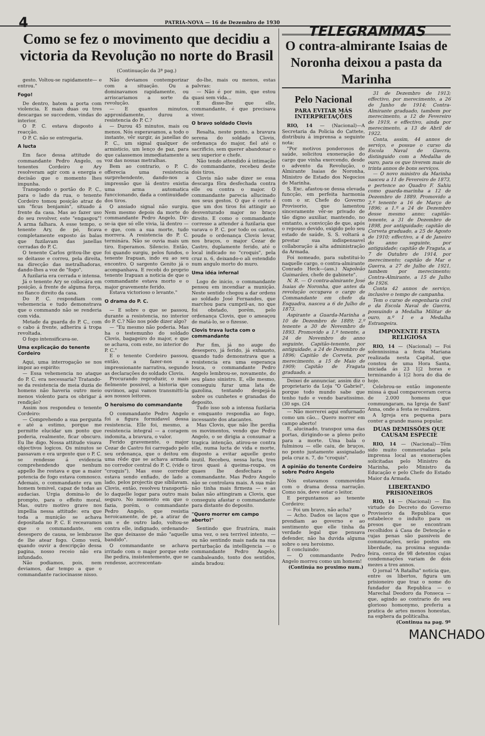4 PATRIA-NOVA — 16 de Dezembro de 1930
Como se fez o movimento que decidiu a victoria da Revolução no norte do Brasil
(Continuação da 3ª pag.)
gesto. Voltou-se rapidamente— e entrou."
Fogo!
De dentro, batem a porta com violencia. E mais duas ou tres descargas se succedem, vindas do interior.
O P. C. estava disposto á reacção.
O P. C. não se entregaria.
A lucta
Em face dessa attitude do commandante Pedro Angelo, os tenentes Cordeiro e Ary resolveram agir com a energia e decisão que o momento lhes impunha.
Transpondo o portão do P. C., para o lado da rua, o tenente Cordeiro tomou posição atraz de um "ficus benjamin", situado á frente da casa. Mas ao fazer uso do seu revolver, este "engasgou"! A arma falhara. A esse tempo, o tenente Ary, de pé, ficava completamente exposto ás balas que fuzilavam das janellas cerradas do P. C.
O tenente Carlos gritou-lhe que se deitasse e correu, pela direita, na direcção das metralhadoras, dando-lhes a voz de "fogo".
A fuzilaria era cerrada e intensa.
Já o tenente Ary se collocára em posição, á frente de alguma força, no flanco direito da casa.
Do P. C. respondiam com vehemencia e tudo demonstrava que o commando não se renderia com vida.
Metade da guarda do P. C., com o cabo á frente, adherira á tropa revoltada.
O fogo intensificava-se.
Uma explicação do tenente Cordeiro
Aqui, uma interrogação se nos impoz ao espirito:
— Essa vehemencia no ataque do P. C. era necessaria? Tratando-se da resistencia de meia duzia de homens não haveria outro meio menos violento para os obrigar á rendição?
Assim nos respondeu o tenente Cordeiro:
— Comprehendo a sua pergunta e até a estimo, porque me permitte elucidar um ponto que poderia, realmente, ficar obscuro. Eu lhe digo. Nossa attitude visava objectivos logicos. Os minutos se passavam e era urgente que o P. C. se rendesse á evidencia comprehendendo que nenhum appello lhe restava e que a maior potencia de fogo estava comnosco. Ademais, o commandante era um homem temivel, capaz de todas as audacias. Urgia domina-lo de prompto, para o effeito moral. Mas, outro motivo grave nos impellia nessa attitude: era que toda a munição se achava depositada no P. C. E receavamos que o commandante, em desespero de causa, se lembrasse de lhe atear fogo. Como verá, quando ouvir a descripção dessa pagina, nosso receio não era infundado.
Não podiamos, pois, nem deviamos, dar tempo a que o commandante raciocinasse nisso.
Não deviamos contemporizar com a situação. Ou a dominavamos rapidamente, ou arriscariamos a sorte da revolução.
— E quantos minutos, approxidamente, durou a resistencia do P. C.?
— Durou 45 minutos, mais ou menos. Nós esperavamos, a todo o instante, vêr surgir, ás janellas do P. C., um signal qualquer de armisticio, um lenço de paz, para que calassemos immediatamente a voz das nossas metralhas.
Bem ao contrario, o P. C. offerecia uma resistencia surprehendente, dando-nos a impressão que lá dentro existia uma arma automatica funccionando, dada a continuidade dos tiros.
O ansiado signal não surgiu. Nem mesmo depois da morte do commandante Pedro Angelo. Dir-se-ia que só elle vivia, lá dentro — e que, com a sua morte, tudo morrera. A resistencia do P. C. terminára. Não se ouvia mais um tiro. Esperamos. Silencio. Então, foi quando surgiu, pelos fundos, o tenente Irapuan, indo eu ao seu encontro. O sargento Genito já o acompanhava. E recebi do proprio tenente Irapuan a noticia de que o commandante estava morto e o major gravemente ferido.
Estava victorioso o levante."
O drama do P. C.
— E sobre o que se passou, durante a resistencia, no interior do P. C.? Não nos póde dizer algo?
— "Eu mesmo não poderia. Mas ha o testemunho do soldado Clovis, bagageiro do major, e que se achava, com este, no interior do P. C."
E o tenente Cordeiro passou, então, a fazer-nos a impressionante narrativa, segundo as declarações do soldado Clovis.
Procurando reproduzir, o mais fielmente possivel, a historia que ouvimos, aqui vamos transmitti-la aos nossos leitores.
O heroismo do commandante
O commandante Pedro Angelo foi a figura formidavel dessa resistencia. Elle foi, mesmo, a resistencia integral — a coragem indomita, a bravura, o valor.
Ferido gravemente, o major Cezar de Castro foi carregado pelo seu ordenança, que o deitou em uma rêde que se achava armada no corredor central do P. C. (vide o "croquis"). Mas esse corredor estava sendo enfiado, de lado a lado, pelos projectis que sibilavam. Clovis, então, resolveu transportá-lo daquelle logar para outro mais seguro. No momento em que o fazia, porém, o commandante Pedro Angelo, que resistia heroicamente, de pé, a atirar de um e de outro lado, voltou-se contra elle, indignado, ordenando-lhe que deixasse de mão "aquelle bandido".
O commandante se achava irritado com o major porque este lhe pedira, insistentemente, que se rendesse, accrescentan-
do-lhe, mais ou menos, estas palvras:
— Não é por mim, que estou quasi sem vida...
E disse-lhe que elle, commandante, é que precisava viver.
O bravo soldado Clovis
Resalta, neste ponto, a bravura serena do soldado Clovis, ordenança do major, fiel até o sacrificio, sem querer abandonar o seu superior e chefe.
Não tendo attendido á intimação do commandante, recebeu deste dois tiros.
Clovis não sabe dizer se essa descarga fôra desfechada contra elle ou contra o major. O commandante parecia allucinado nos seus gestos. O que é certo é que um dos tiros foi attingir ao desventurado major no braço direito. E como o commandante corresse a attender á fuzilaria que varava o P. C. por todo os cantos, poude o ordenança Clovis levar, nos braços, o major Cezar de Castro, duplamente ferido, até o local indicado no "croquis", pela cruz n. 6, deixando-o ali estendido num angulo morto do muro.
Uma idéa infernal
Logo de inicio, o commandante pensou em incendiar a munição. Neste sentido chegou a dar ordens ao soldado José Fernandes, que marchou para cumpril-as, no que foi obstado, porém, pelo ordenança Clovis, que o ameaçou de matá-lo, se o fizesse.
Clovis trava lucta com o commandante
Por fim, já no auge do desespero, já ferido, já exhausto, quando tudo demonstrava que a resistencia era uma esperança louca, o commandante Pedro Angelo lembrou-se, novamente, do seu plano sinistro. E, elle mesmo, conseguiu furar uma lata de gazolina, tentando despejá-la sobre os cunhetes e granadas do deposito.
Tudo isso sob a intensa fuzilaria e emquanto respondia ao fogo, incessante dos atacantes.
Mas Clovis, que não lhe perdia os movimentos, vendo que Pedro Angelo, o se dirigia a consumar a tragica intenção, atirou-se contra elle, numa lucta de vida e morte, disposto a evitar aquelle gesto inutil. Recebeu, nessa lucta, tres tiros quasi á queima-roupa, os quaes lhe desfechara o commandante. Mas Pedro Angelo não se controlava mais. A sua mão não tinha mais firmeza — e as balas não attingiram a Clovis, que conseguiu afastar o commandante para distante do deposito.
"Quero morrer em campo aberto!"
Sentindo que frustrára, mais uma vez, o seu terrivel intento, — ou não sentindo mais nada na sua perturbação da intelligencia — o commandante Pedro Angelo, cambaleando, tonto dos sentidos, ainda bradou:
TELEGRAMMAS
O contra-almirante Isaias de Noronha deixou a pasta da Marinha
Pelo Nacional
PARA EVITAR MÁS INTERPRETAÇÕES
RIO, 14 — (Nacional)—A Secretaria da Policia do Cattete, distribuiu á imprensa a seguinte nota:
"Por motivos ponderosos de saúde, solicitou exoneração do cargo que vinha exercendo, desde o advento da Revolução, o Almirante Isaias de Noronha, Ministro de Estado dos Negocios de Marinha.
S. Exc. afastou-se dessa elevada funcção, em perfeita harmonia com o sr. Chefe do Governo Provisorio, que lamentou sinceramente vêr-se privado de tão digno auxiliar, mantendo, no emtanto, a convicção de que, após o repouso devido, exigido pelo seu estado de saúde, S. S. voltará a prestar sua indispensavel collaboração á alta administração da Armada.
Foi nomeado, para substitui-lo naquelle cargo, o contra-almirante Conrado Heck—(ass.) Napoleão Guimarães, chefe de gabinete".
N. R. — O contra-almirante José Isaias de Noronha, que antes da revolução occupava o cargo de Commandante em chefe da Esquadra, nasceu a 6 de Julho de 1873.
Aspirante a Guarda-Marinha a 10 de Dezembro de 1889; 2.º tenente a 30 de Novembro de 1893. Promovido a 1.º tenente, a 24 de Novembro do anno seguinte, Capitão-tenente, por antiguidade, a 24 de Dezembro de 1896; Capitão de Corveta, por merecimento, a 15 de Maio de 1909; Capitão de Fragata graduado, a
Deixei de annunciar, assim diz o proprietario da Loja "O Gabriel", porque todo mundo sabe que tenho tudo e vendo baratissimo. (30 sgs. (24
— Não morrerei aqui enfurnado como um cão... Quero morrer em campo aberto!
E, alucinado, transpoz uma das portas, dirigindo-se a pleno peito para a morte. Uma bala o fulminou — elle caiu, de bruços, no ponto justamente assignalado pela cruz n. 7, do "croquis".
A opinião do tenente Cordeiro sobre Pedro Angelo
Nós estavamos commovidos com o drama dessa narração. Como nós, deve estar o leitor.
E perguntamos ao tenente Cordeiro:
— Foi um bravo, não acha?
— Acho. Dados os laços que o prendiam ao governo e ao sentimento que elle tinha da verdade legal que pensava defender, não ha duvida alguma sobre o seu heroismo.
E concluindo:
— O commandante Pedro Angelo morreu como um homem!
(Continúa no proximo num.)
31 de Dezembro de 1913; effectivo, por merecimento, a 26 de Junho de 1914; Contra-Almirante graduado, tambem por merecimento, a 12 de Fevereiro de 1919, e effectivo, ainda por merecimento, a 13 de Abril de 1922.
Conta, assim, 44 annos de serviço, e possue o curso da Escola Naval de Guerra, distinguido com a Medalha de ouro, para os que tiverem mais de trinta annos de bons serviços.
— O novo ministro da Marinha nasceu a 11 de Fevereiro de 1873, e pertence ao Quadro F. Sahiu como guarda-marinha a 12 de Dezembro de 1889. Promovido a 2.º tenente a 16 de Março de 1896; a 1.º a 24 de Dezembro desse mesmo anno; capitão-tenente, a 31 de Dezembro de 1898, por antiguidade; capitão de Corveta graduado, a 25 de Agosto de 1910; effectivo, a 4 de Janeiro do anno seguinte, por antiguidade; capitão de Fragata, a 7 de Outubro de 1914, por merecimento; capitão de Mar e Guerra, a 27 de Julho de 1921, tambem por merecimento; Contra-Almirante, a 15 de Julho de 1926.
Conta 42 annos de serviço, inclusive o tempo de campanha.
Tem o curso de engenharia civil e da Escola Naval de Guerra, possuindo a Medalha Militar de ouro, n.º 1 e a Medalha Estrangeira.
IMPONENTE FESTA RELIGIOSA
RIO, 14 — (Nacional) — Foi solennissima a festa Mariana realizada nesta Capital, que constou de uma Hora Santa, iniciada ás 23 1|2 horas e terminando á 1|2 hora do dia de hoje.
Celebrou-se então imponente missa á qual compareceram cerca de 2.000 homens que commungaram, na Igreja de Sant' Anna, onde a festa se realizou.
A Igreja era pequena para conter a grande massa popular.
DUAS DEMISSÕES QUE CAUSAM ESPECIE
RIO, 14 — (Nacional)—Têm sido muito commentadas pela imprensa local as exonerações solicitadas pelo Ministro da Marinha, pelo Ministro da Educação e pelo Chefe do Estado Maior da Armada.
LIBERTANDO PRISIONEIROS
RIO, 14 — (Nacional) — Em virtude do Decreto do Governo Provisorio da Republica que estabelece o indulto para os presos que se encontram recolhidos á Casa de Detenção e cujas penas são passiveis de commutações, serão postos em liberdade, na proxima segunda-feira, cerca de 98 detentos cujas condemnações variam de dois mezes a tres annos.
O jornal "A Batalha" noticia que, entre os libertos, figura um prisioneiro que traz o nome do fundador da Republica — o Marechal Deodoro da Fonseca — que, agindo ao contrario do seu glorioso homonymo, preferiu a pratica de artes menos honestas, na esphera da politicalha.
(Continua na pag. 9ª
MANCHADO